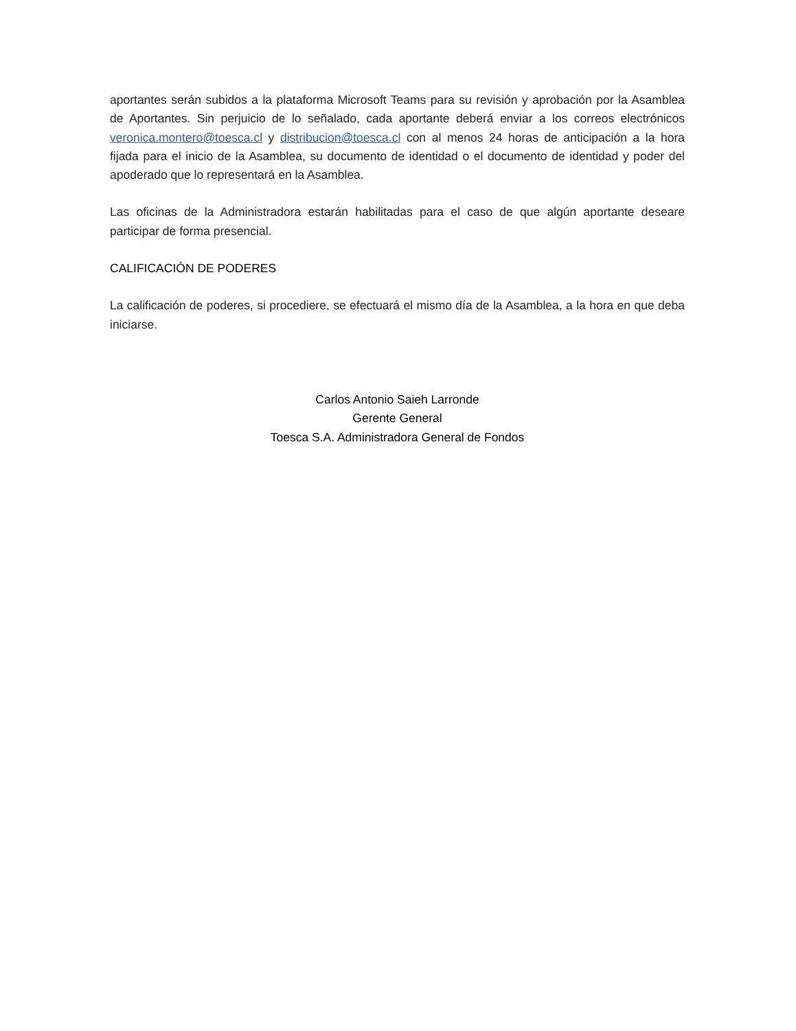aportantes serán subidos a la plataforma Microsoft Teams para su revisión y aprobación por la Asamblea de Aportantes. Sin perjuicio de lo señalado, cada aportante deberá enviar a los correos electrónicos veronica.montero@toesca.cl y distribucion@toesca.cl con al menos 24 horas de anticipación a la hora fijada para el inicio de la Asamblea, su documento de identidad o el documento de identidad y poder del apoderado que lo representará en la Asamblea.
Las oficinas de la Administradora estarán habilitadas para el caso de que algún aportante deseare participar de forma presencial.
CALIFICACIÓN DE PODERES
La calificación de poderes, si procediere, se efectuará el mismo día de la Asamblea, a la hora en que deba iniciarse.
Carlos Antonio Saieh Larronde
Gerente General
Toesca S.A. Administradora General de Fondos